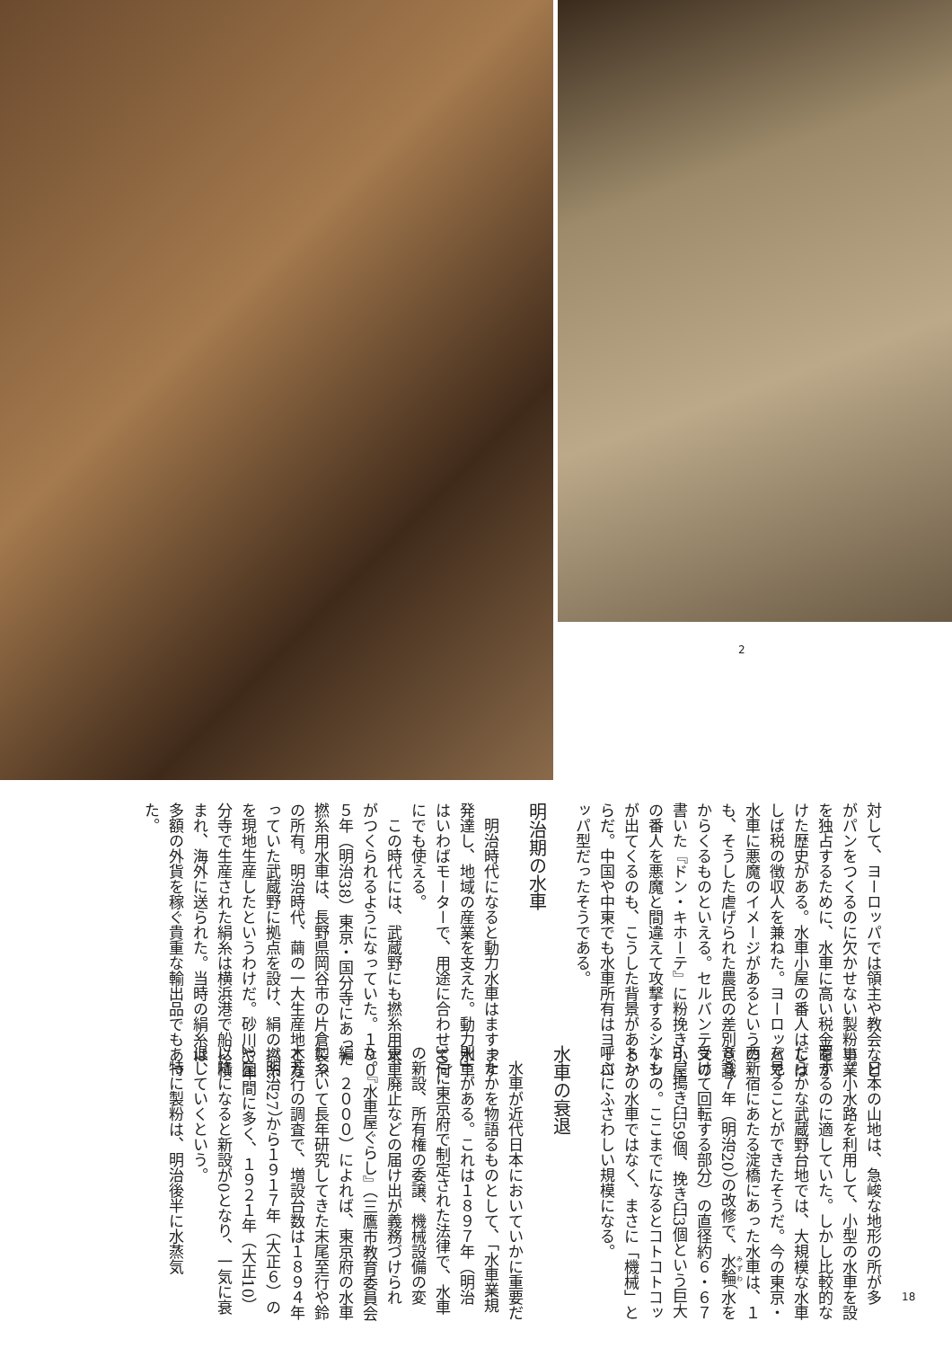2
対して、ヨーロッパでは領主や教会などがパンをつくるのに欠かせない製粉事業を独占するために、水車に高い税金をかけた歴史がある。水車小屋の番人はしばしば税の徴収人を兼ねた。ヨーロッパで水車に悪魔のイメージがあるというのも、そうした虐げられた農民の差別意識からくるものといえる。セルバンテスの書いた『ドン・キホーテ』に粉挽き小屋の番人を悪魔と間違えて攻撃するシーンが出てくるのも、こうした背景があるからだ。中国や中東でも水車所有はヨーロッパ型だったそうである。
明治期の水車
明治時代になると動力水車はますます発達し、地域の産業を支えた。動力水車はいわばモーターで、用途に合わせて何にでも使える。
この時代には、武蔵野にも撚糸用水車がつくられるようになっていた。１９０５年（明治38）東京・国分寺にあった撚糸用水車は、長野県岡谷市の片倉製糸の所有。明治時代、繭の一大生産地となっていた武蔵野に拠点を設け、絹の撚糸を現地生産したというわけだ。砂川や国分寺で生産された絹糸は横浜港で船に積まれ、海外に送られた。当時の絹糸は、多額の外貨を稼ぐ貴重な輸出品でもあった。
日本の山地は、急峻な地形の所が多い。小水路を利用して、小型の水車を設置するのに適していた。しかし比較的なだらかな武蔵野台地では、大規模な水車を見ることができたそうだ。今の東京・西新宿にあたる淀橋にあった水車は、１８８７年（明治20）の改修で、水輪（水を受けて回転する部分）の直径約６・６７m、搗き臼59個、挽き臼3個という巨大なもの。ここまでになるとコトコトコットンの水車ではなく、まさに「機械」と呼ぶにふさわしい規模になる。
水車の衰退
水車が近代日本においていかに重要だったかを物語るものとして、「水車業規則」がある。これは１８９７年（明治30）に東京府で制定された法律で、水車の新設、所有権の委譲、機械設備の変更、廃止などの届け出が義務づけられた。『水車屋ぐらし』（三鷹市教育委員会編　２０００）によれば、東京府の水車について長年研究してきた末尾至行や鈴木芳行の調査で、増設台数は１８９４年（明治27）から１９１７年（大正６）の23年間に多く、１９２１年（大正10）以降になると新設が0となり、一気に衰退していくという。
特に製粉は、明治後半に水蒸気
18